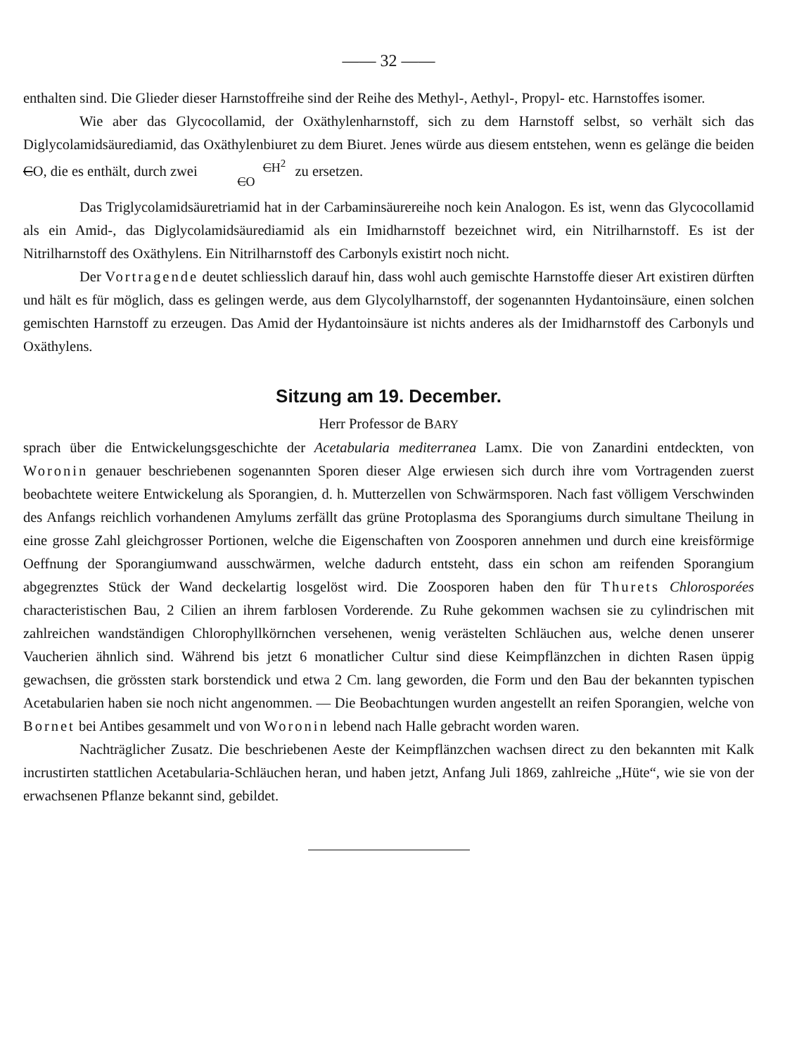—— 32 ——
enthalten sind. Die Glieder dieser Harnstoffreihe sind der Reihe des Methyl-, Aethyl-, Propyl- etc. Harnstoffes isomer.
Wie aber das Glycocollamid, der Oxäthylenharnstoff, sich zu dem Harnstoff selbst, so verhält sich das Diglycolamidsäurediamid, das Oxäthylenbiuret zu dem Biuret. Jenes würde aus diesem entstehen, wenn es gelänge die beiden CO, die es enthält, durch zwei CH<sup>2</sup>
CO zu ersetzen.
Das Triglycolamidsäuretriamid hat in der Carbaminsäurereihe noch kein Analogon. Es ist, wenn das Glycocollamid als ein Amid-, das Diglycolamidsäurediamid als ein Imidharnstoff bezeichnet wird, ein Nitrilharnstoff. Es ist der Nitrilharnstoff des Oxäthylens. Ein Nitrilharnstoff des Carbonyls existirt noch nicht.
Der Vortragende deutet schliesslich darauf hin, dass wohl auch gemischte Harnstoffe dieser Art existiren dürften und hält es für möglich, dass es gelingen werde, aus dem Glycolylharnstoff, der sogenannten Hydantoinsäure, einen solchen gemischten Harnstoff zu erzeugen. Das Amid der Hydantoinsäure ist nichts anderes als der Imidharnstoff des Carbonyls und Oxäthylens.
Sitzung am 19. December.
Herr Professor de BARY
sprach über die Entwickelungsgeschichte der Acetabularia mediterranea Lamx. Die von Zanardini entdeckten, von Woronin genauer beschriebenen sogenannten Sporen dieser Alge erwiesen sich durch ihre vom Vortragenden zuerst beobachtete weitere Entwickelung als Sporangien, d. h. Mutterzellen von Schwärmsporen. Nach fast völligem Verschwinden des Anfangs reichlich vorhandenen Amylums zerfällt das grüne Protoplasma des Sporangiums durch simultane Theilung in eine grosse Zahl gleichgrosser Portionen, welche die Eigenschaften von Zoosporen annehmen und durch eine kreisförmige Oeffnung der Sporangiumwand ausschwärmen, welche dadurch entsteht, dass ein schon am reifenden Sporangium abgegrenztes Stück der Wand deckelartig losgelöst wird. Die Zoosporen haben den für Thurets Chlorosporées characteristischen Bau, 2 Cilien an ihrem farblosen Vorderende. Zu Ruhe gekommen wachsen sie zu cylindrischen mit zahlreichen wandständigen Chlorophyllkörnchen versehenen, wenig verästelten Schläuchen aus, welche denen unserer Vaucherien ähnlich sind. Während bis jetzt 6 monatlicher Cultur sind diese Keimpflänzchen in dichten Rasen üppig gewachsen, die grössten stark borstendick und etwa 2 Cm. lang geworden, die Form und den Bau der bekannten typischen Acetabularien haben sie noch nicht angenommen. — Die Beobachtungen wurden angestellt an reifen Sporangien, welche von Bornet bei Antibes gesammelt und von Woronin lebend nach Halle gebracht worden waren.
Nachträglicher Zusatz. Die beschriebenen Aeste der Keimpflänzchen wachsen direct zu den bekannten mit Kalk incrustirten stattlichen Acetabularia-Schläuchen heran, und haben jetzt, Anfang Juli 1869, zahlreiche „Hüte“, wie sie von der erwachsenen Pflanze bekannt sind, gebildet.